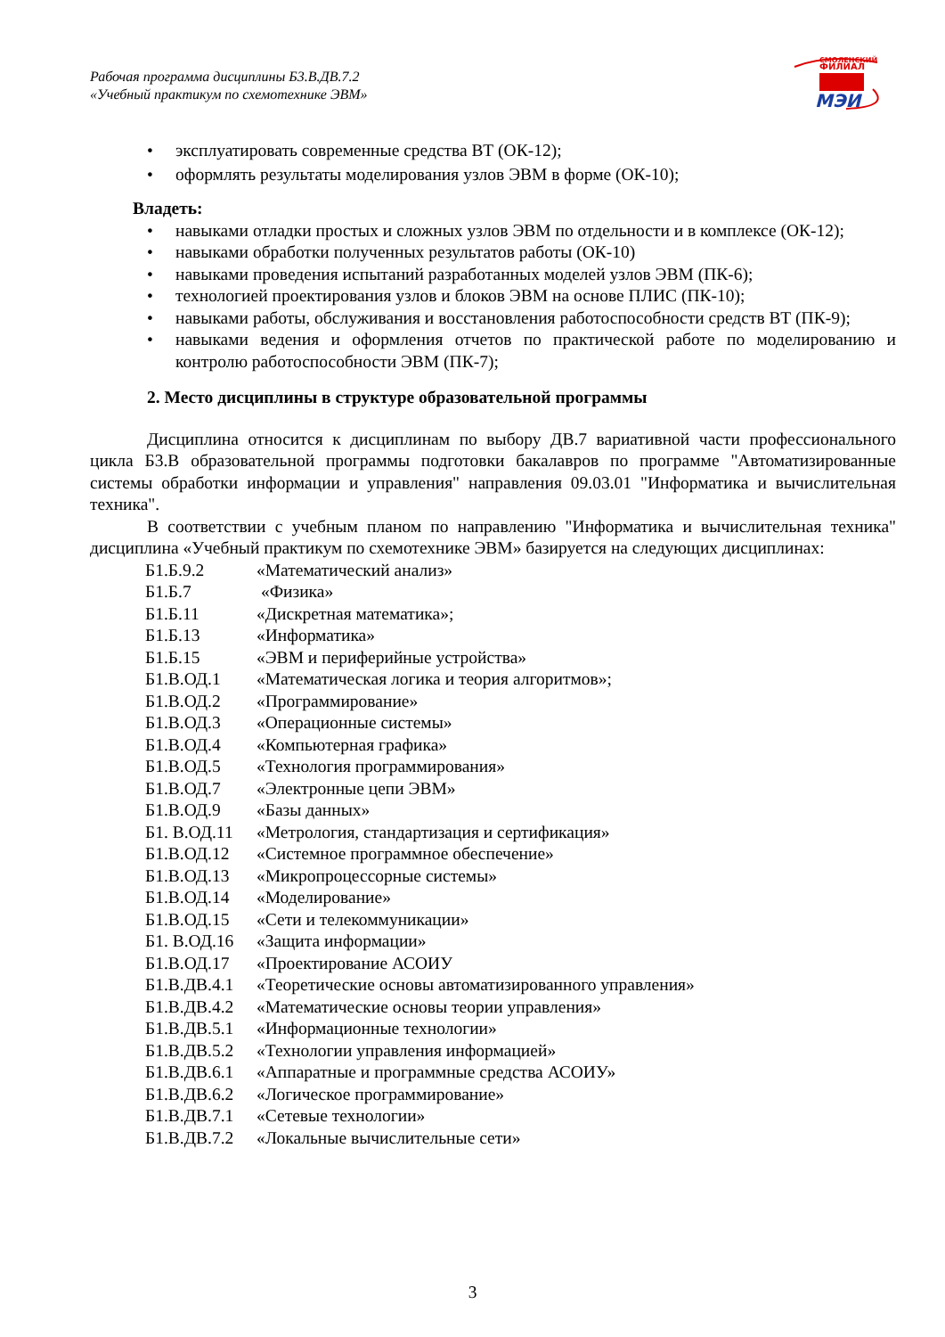Рабочая программа дисциплины Б3.В.ДВ.7.2
«Учебный практикум по схемотехнике ЭВМ»
СМОЛЕНСКИЙ
ФИЛИАЛ
МЭИ
• эксплуатировать современные средства ВТ (ОК-12);
• оформлять результаты моделирования узлов ЭВМ в форме (ОК-10);
Владеть:
• навыками отладки простых и сложных узлов ЭВМ по отдельности и в комплексе (ОК-12);
• навыками обработки полученных результатов работы (ОК-10)
• навыками проведения испытаний разработанных моделей узлов ЭВМ (ПК-6);
• технологией проектирования узлов и блоков ЭВМ на основе ПЛИС (ПК-10);
• навыками работы, обслуживания и восстановления работоспособности средств ВТ (ПК-9);
• навыками ведения и оформления отчетов по практической работе по моделированию и контролю работоспособности ЭВМ (ПК-7);
2. Место дисциплины в структуре образовательной программы
Дисциплина относится к дисциплинам по выбору ДВ.7 вариативной части профессионального цикла Б3.В образовательной программы подготовки бакалавров по программе "Автоматизированные системы обработки информации и управления" направления 09.03.01 "Информатика и вычислительная техника".
В соответствии с учебным планом по направлению "Информатика и вычислительная техника" дисциплина «Учебный практикум по схемотехнике ЭВМ» базируется на следующих дисциплинах:
| Б1.Б.9.2 | «Математический анализ» |
| Б1.Б.7 | «Физика» |
| Б1.Б.11 | «Дискретная математика»; |
| Б1.Б.13 | «Информатика» |
| Б1.Б.15 | «ЭВМ и периферийные устройства» |
| Б1.В.ОД.1 | «Математическая логика и теория алгоритмов»; |
| Б1.В.ОД.2 | «Программирование» |
| Б1.В.ОД.3 | «Операционные системы» |
| Б1.В.ОД.4 | «Компьютерная графика» |
| Б1.В.ОД.5 | «Технология программирования» |
| Б1.В.ОД.7 | «Электронные цепи ЭВМ» |
| Б1.В.ОД.9 | «Базы данных» |
| Б1. В.ОД.11 | «Метрология, стандартизация и сертификация» |
| Б1.В.ОД.12 | «Системное программное обеспечение» |
| Б1.В.ОД.13 | «Микропроцессорные системы» |
| Б1.В.ОД.14 | «Моделирование» |
| Б1.В.ОД.15 | «Сети и телекоммуникации» |
| Б1. В.ОД.16 | «Защита информации» |
| Б1.В.ОД.17 | «Проектирование АСОИУ |
| Б1.В.ДВ.4.1 | «Теоретические основы автоматизированного управления» |
| Б1.В.ДВ.4.2 | «Математические основы теории управления» |
| Б1.В.ДВ.5.1 | «Информационные технологии» |
| Б1.В.ДВ.5.2 | «Технологии управления информацией» |
| Б1.В.ДВ.6.1 | «Аппаратные и программные средства АСОИУ» |
| Б1.В.ДВ.6.2 | «Логическое программирование» |
| Б1.В.ДВ.7.1 | «Сетевые технологии» |
| Б1.В.ДВ.7.2 | «Локальные вычислительные сети» |
3